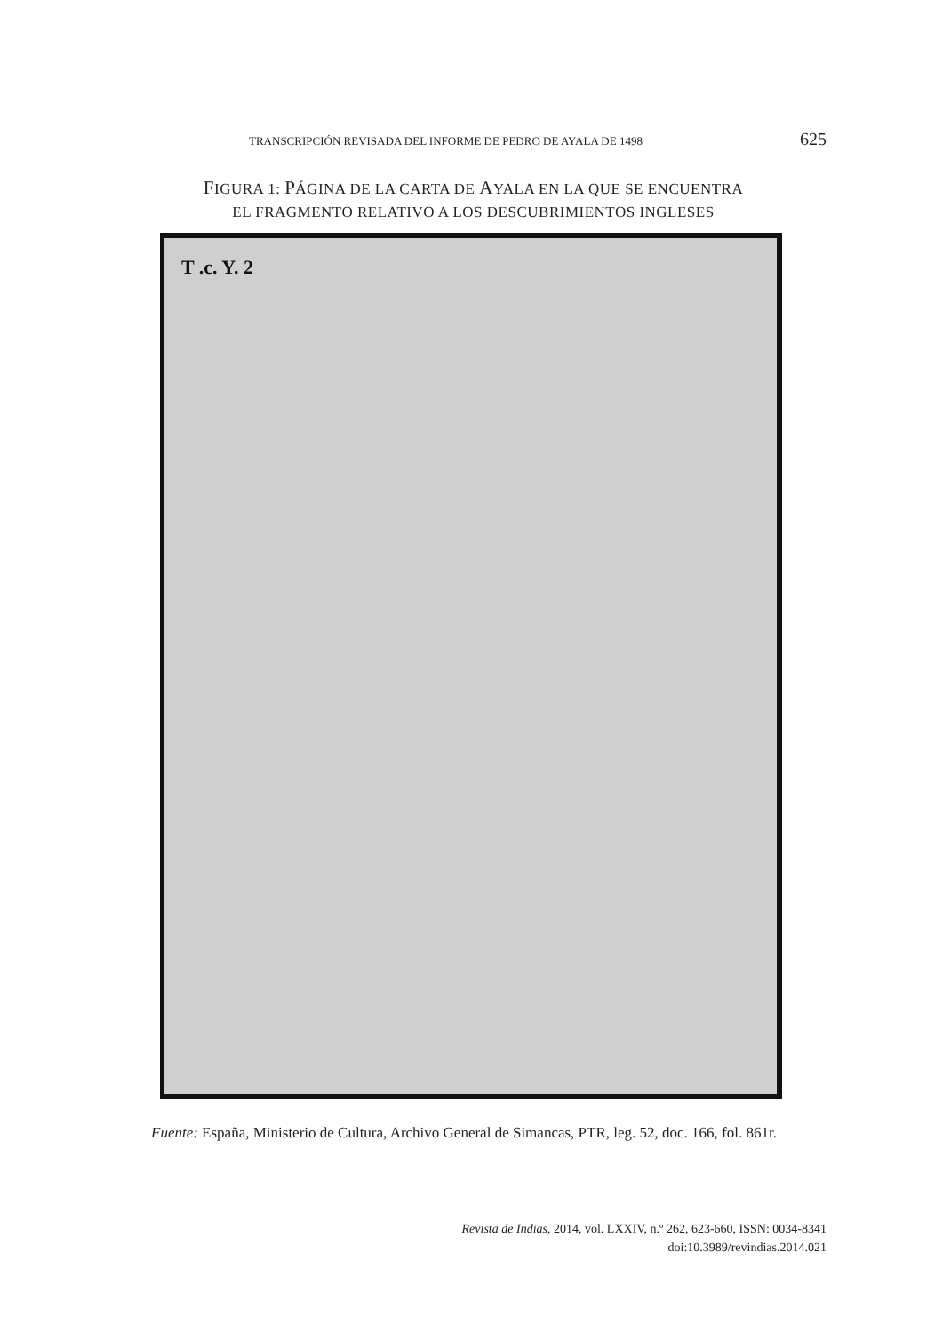TRANSCRIPCIÓN REVISADA DEL INFORME DE PEDRO DE AYALA DE 1498 625
FIGURA 1: PÁGINA DE LA CARTA DE AYALA EN LA QUE SE ENCUENTRA
EL FRAGMENTO RELATIVO A LOS DESCUBRIMIENTOS INGLESES
T .c. Y. 2
Fuente: España, Ministerio de Cultura, Archivo General de Simancas, PTR, leg. 52, doc. 166, fol. 861r.
Revista de Indias, 2014, vol. LXXIV, n.º 262, 623-660, ISSN: 0034-8341
doi:10.3989/revindias.2014.021